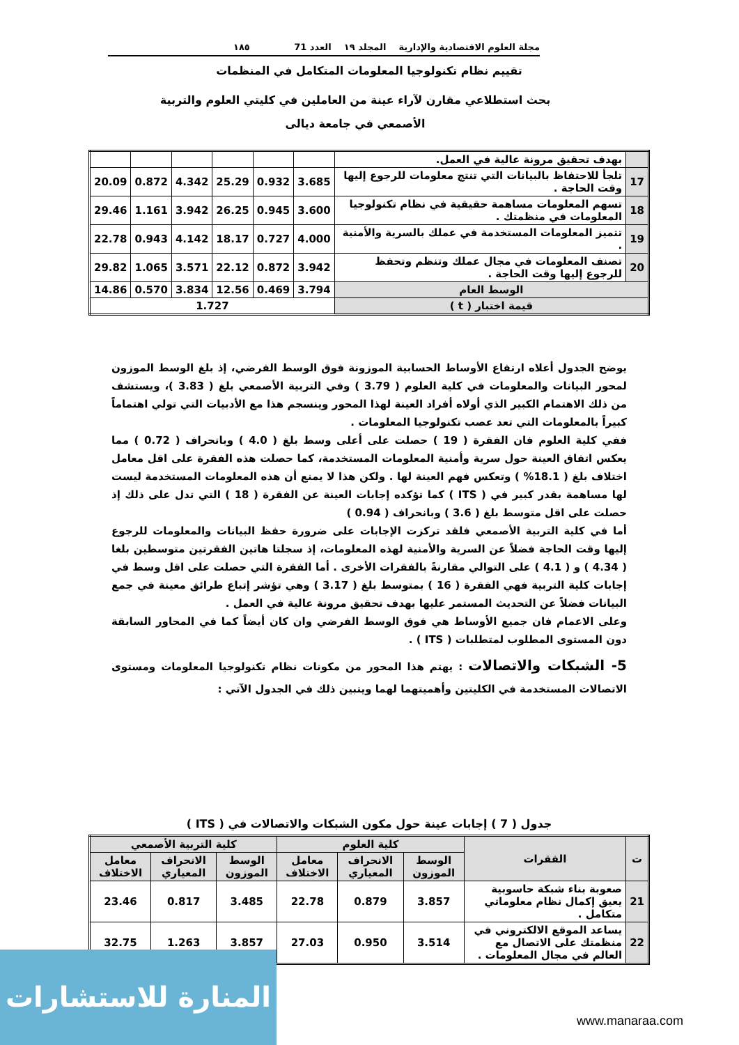مجلة العلوم الاقتصادية والإدارية المجلد ١٩ العدد 71 ١٨٥
تقييم نظام تكنولوجيا المعلومات المتكامل في المنظمات
بحث استطلاعي مقارن لآراء عينة من العاملين في كليتي العلوم والتربية
الأصمعي في جامعة ديالى
| | بهدف تحقيق مرونة عالية في العمل. | | | | | | |
| 17 | تلجأ للاحتفاظ بالبيانات التي تنتج معلومات للرجوع إليها وقت الحاجة . | 3.685 | 0.932 | 25.29 | 4.342 | 0.872 | 20.09 |
| 18 | تسهم المعلومات مساهمة حقيقية في نظام تكنولوجيا المعلومات في منظمتك . | 3.600 | 0.945 | 26.25 | 3.942 | 1.161 | 29.46 |
| 19 | تتميز المعلومات المستخدمة في عملك بالسرية والأمنية . | 4.000 | 0.727 | 18.17 | 4.142 | 0.943 | 22.78 |
| 20 | تصنف المعلومات في مجال عملك وتنظم وتحفظ للرجوع إليها وقت الحاجة . | 3.942 | 0.872 | 22.12 | 3.571 | 1.065 | 29.82 |
| الوسط العام | | 3.794 | 0.469 | 12.56 | 3.834 | 0.570 | 14.86 |
| قيمة اختبار ( t ) | | 1.727 | | | | | |
يوضح الجدول أعلاه ارتفاع الأوساط الحسابية الموزونة فوق الوسط الفرضي، إذ بلغ الوسط الموزون لمحور البيانات والمعلومات في كلية العلوم ( 3.79 ) وفي التربية الأصمعي بلغ ( 3.83 )، ويستشف من ذلك الاهتمام الكبير الذي أولاه أفراد العينة لهذا المحور وينسجم هذا مع الأدبيات التي تولي اهتماماً كبيراً بالمعلومات التي تعد عصب تكنولوجيا المعلومات .
ففي كلية العلوم فان الفقرة ( 19 ) حصلت على أعلى وسط بلغ ( 4.0 ) وبانحراف ( 0.72 ) مما يعكس اتفاق العينة حول سرية وأمنية المعلومات المستخدمة، كما حصلت هذه الفقرة على اقل معامل اختلاف بلغ ( 18.1% ) وتعكس فهم العينة لها . ولكن هذا لا يمنع أن هذه المعلومات المستخدمة ليست لها مساهمة بقدر كبير في ( ITS ) كما تؤكده إجابات العينة عن الفقرة ( 18 ) التي تدل على ذلك إذ حصلت على اقل متوسط بلغ ( 3.6 ) وبانحراف ( 0.94 )
أما في كلية التربية الأصمعي فلقد تركزت الإجابات على ضرورة حفظ البيانات والمعلومات للرجوع إليها وقت الحاجة فضلاً عن السرية والأمنية لهذه المعلومات، إذ سجلتا هاتين الفقرتين متوسطين بلغا ( 4.34 ) و ( 4.1 ) على التوالي مقارنةً بالفقرات الأخرى . أما الفقرة التي حصلت على اقل وسط في إجابات كلية التربية فهي الفقرة ( 16 ) بمتوسط بلغ ( 3.17 ) وهي تؤشر إتباع طرائق معينة في جمع البيانات فضلاً عن التحديث المستمر عليها بهدف تحقيق مرونة عالية في العمل .
وعلى الاعمام فان جميع الأوساط هي فوق الوسط الفرضي وان كان أيضاً كما في المحاور السابقة دون المستوى المطلوب لمتطلبات ( ITS ) .
5- الشبكات والاتصالات : يهتم هذا المحور من مكونات نظام تكنولوجيا المعلومات ومستوى الاتصالات المستخدمة في الكليتين وأهميتهما لهما ويتبين ذلك في الجدول الآتي :
جدول ( 7 ) إجابات عينة حول مكون الشبكات والاتصالات في ( ITS )
| ت | الفقرات | كلية العلوم | | | كلية التربية الأصمعي | | |
| --- | --- | --- | --- | --- | --- | --- | --- |
| | | الوسط الموزون | الانحراف المعياري | معامل الاختلاف | الوسط الموزون | الانحراف المعياري | معامل الاختلاف |
| 21 | صعوبة بناء شبكة حاسوبية يعيق إكمال نظام معلوماتي متكامل . | 3.857 | 0.879 | 22.78 | 3.485 | 0.817 | 23.46 |
| 22 | يساعد الموقع الالكتروني في منظمتك على الاتصال مع العالم في مجال المعلومات . | 3.514 | 0.950 | 27.03 | 3.857 | 1.263 | 32.75 |
المنارة للاستشارات
www.manaraa.com